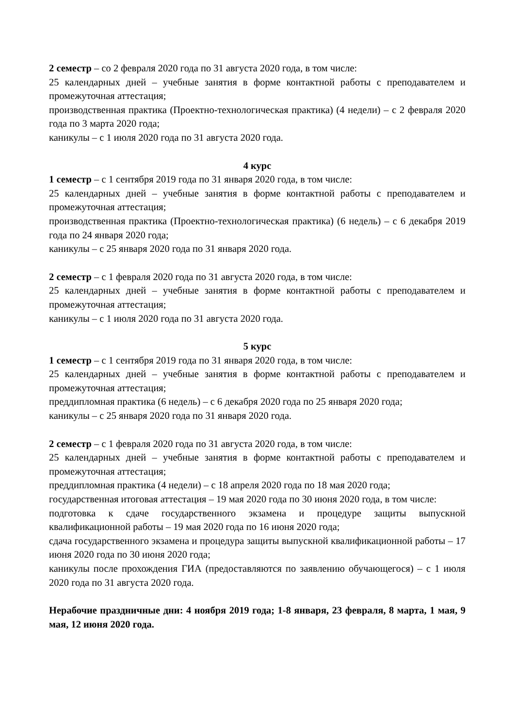2 семестр – со 2 февраля 2020 года по 31 августа 2020 года, в том числе:
25 календарных дней – учебные занятия в форме контактной работы с преподавателем и промежуточная аттестация;
производственная практика (Проектно-технологическая практика) (4 недели) – с 2 февраля 2020 года по 3 марта 2020 года;
каникулы – с 1 июля 2020 года по 31 августа 2020 года.
4 курс
1 семестр – с 1 сентября 2019 года по 31 января 2020 года, в том числе:
25 календарных дней – учебные занятия в форме контактной работы с преподавателем и промежуточная аттестация;
производственная практика (Проектно-технологическая практика) (6 недель) – с 6 декабря 2019 года по 24 января 2020 года;
каникулы – с 25 января 2020 года по 31 января 2020 года.
2 семестр – с 1 февраля 2020 года по 31 августа 2020 года, в том числе:
25 календарных дней – учебные занятия в форме контактной работы с преподавателем и промежуточная аттестация;
каникулы – с 1 июля 2020 года по 31 августа 2020 года.
5 курс
1 семестр – с 1 сентября 2019 года по 31 января 2020 года, в том числе:
25 календарных дней – учебные занятия в форме контактной работы с преподавателем и промежуточная аттестация;
преддипломная практика (6 недель) – с 6 декабря 2020 года по 25 января 2020 года;
каникулы – с 25 января 2020 года по 31 января 2020 года.
2 семестр – с 1 февраля 2020 года по 31 августа 2020 года, в том числе:
25 календарных дней – учебные занятия в форме контактной работы с преподавателем и промежуточная аттестация;
преддипломная практика (4 недели) – с 18 апреля 2020 года по 18 мая 2020 года;
государственная итоговая аттестация – 19 мая 2020 года по 30 июня 2020 года, в том числе:
подготовка к сдаче государственного экзамена и процедуре защиты выпускной квалификационной работы – 19 мая 2020 года по 16 июня 2020 года;
сдача государственного экзамена и процедура защиты выпускной квалификационной работы – 17 июня 2020 года по 30 июня 2020 года;
каникулы после прохождения ГИА (предоставляются по заявлению обучающегося) – с 1 июля 2020 года по 31 августа 2020 года.
Нерабочие праздничные дни: 4 ноября 2019 года; 1-8 января, 23 февраля, 8 марта, 1 мая, 9 мая, 12 июня 2020 года.